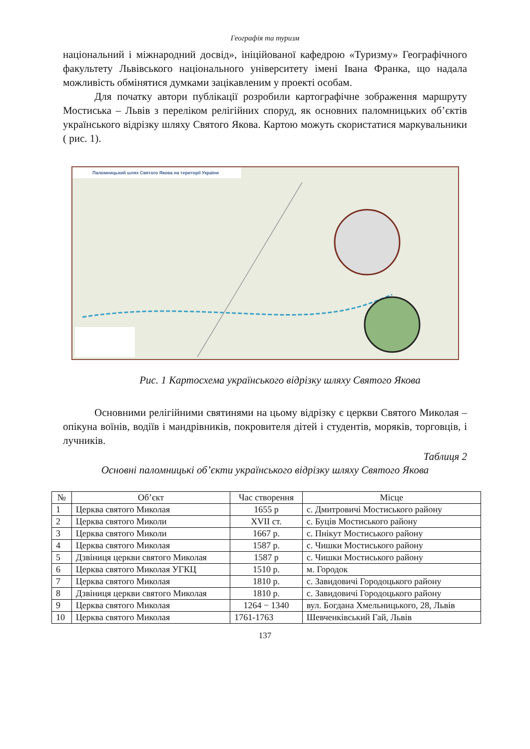Географія та туризм
національний і міжнародний досвід», ініційованої кафедрою «Туризму» Географічного факультету Львівського національного університету імені Івана Франка, що надала можливість обмінятися думками зацікавленим у проекті особам.
Для початку автори публікації розробили картографічне зображення маршруту Мостиська – Львів з переліком релігійних споруд, як основних паломницьких об’єктів українського відрізку шляху Святого Якова. Картою можуть скористатися маркувальники ( рис. 1).
Паломницький шлях Святого Якова на території України
Рис. 1 Картосхема українського відрізку шляху Святого Якова
Основними релігійними святинями на цьому відрізку є церкви Святого Миколая – опікуна воїнів, водіїв і мандрівників, покровителя дітей і студентів, моряків, торговців, і лучників.
Таблиця 2
Основні паломницькі об’єкти українського відрізку шляху Святого Якова
| № | Об’єкт | Час створення | Місце |
| --- | --- | --- | --- |
| 1 | Церква святого Миколая | 1655 р | с. Дмитровичі Мостиського району |
| 2 | Церква святого Миколи | XVII ст. | с. Буців Мостиського району |
| 3 | Церква святого Миколи | 1667 р. | с. Пнікут Мостиського району |
| 4 | Церква святого Миколая | 1587 р. | с. Чишки Мостиського району |
| 5 | Дзвіниця церкви святого Миколая | 1587 р | с. Чишки Мостиського району |
| 6 | Церква святого Миколая УГКЦ | 1510 р. | м. Городок |
| 7 | Церква святого Миколая | 1810 р. | с. Завидовичі Городоцького району |
| 8 | Дзвіниця церкви святого Миколая | 1810 р. | с. Завидовичі Городоцького району |
| 9 | Церква святого Миколая | 1264 − 1340 | вул. Богдана Хмельницького, 28, Львів |
| 10 | Церква святого Миколая | 1761-1763 | Шевченківський Гай, Львів |
137